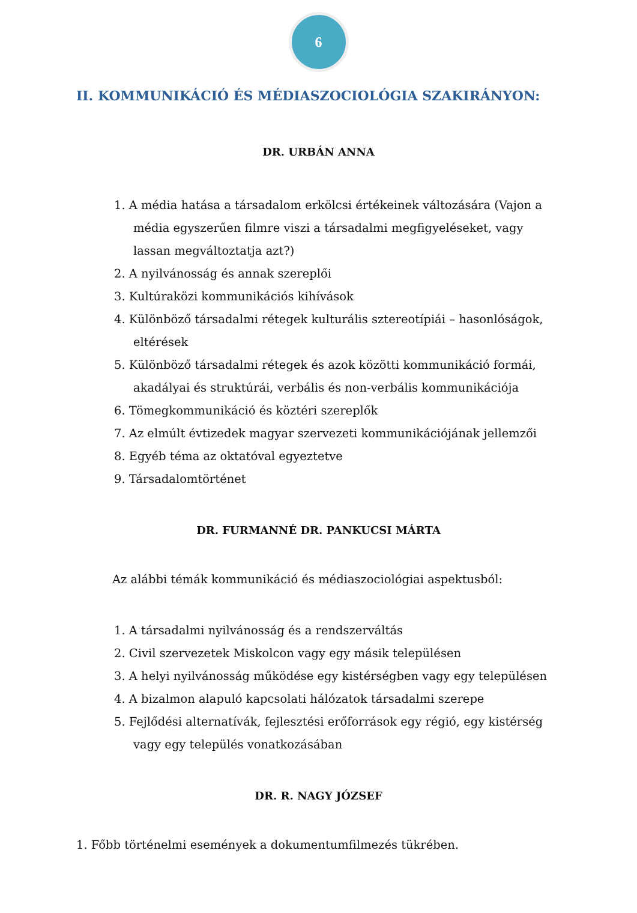6
II. KOMMUNIKÁCIÓ ÉS MÉDIASZOCIOLÓGIA SZAKIRÁNYON:
DR. URBÁN ANNA
1. A média hatása a társadalom erkölcsi értékeinek változására (Vajon a média egyszerűen filmre viszi a társadalmi megfigyeléseket, vagy lassan megváltoztatja azt?)
2. A nyilvánosság és annak szereplői
3. Kultúraközi kommunikációs kihívások
4. Különböző társadalmi rétegek kulturális sztereotípiái – hasonlóságok, eltérések
5. Különböző társadalmi rétegek és azok közötti kommunikáció formái, akadályai és struktúrái, verbális és non-verbális kommunikációja
6. Tömegkommunikáció és köztéri szereplők
7. Az elmúlt évtizedek magyar szervezeti kommunikációjának jellemzői
8. Egyéb téma az oktatóval egyeztetve
9. Társadalomtörténet
DR. FURMANNÉ DR. PANKUCSI MÁRTA
Az alábbi témák kommunikáció és médiaszociológiai aspektusból:
1. A társadalmi nyilvánosság és a rendszerváltás
2. Civil szervezetek Miskolcon vagy egy másik településen
3. A helyi nyilvánosság működése egy kistérségben vagy egy településen
4. A bizalmon alapuló kapcsolati hálózatok társadalmi szerepe
5. Fejlődési alternatívák, fejlesztési erőforrások egy régió, egy kistérség vagy egy település vonatkozásában
DR. R. NAGY JÓZSEF
1. Főbb történelmi események a dokumentumfilmezés tükrében.